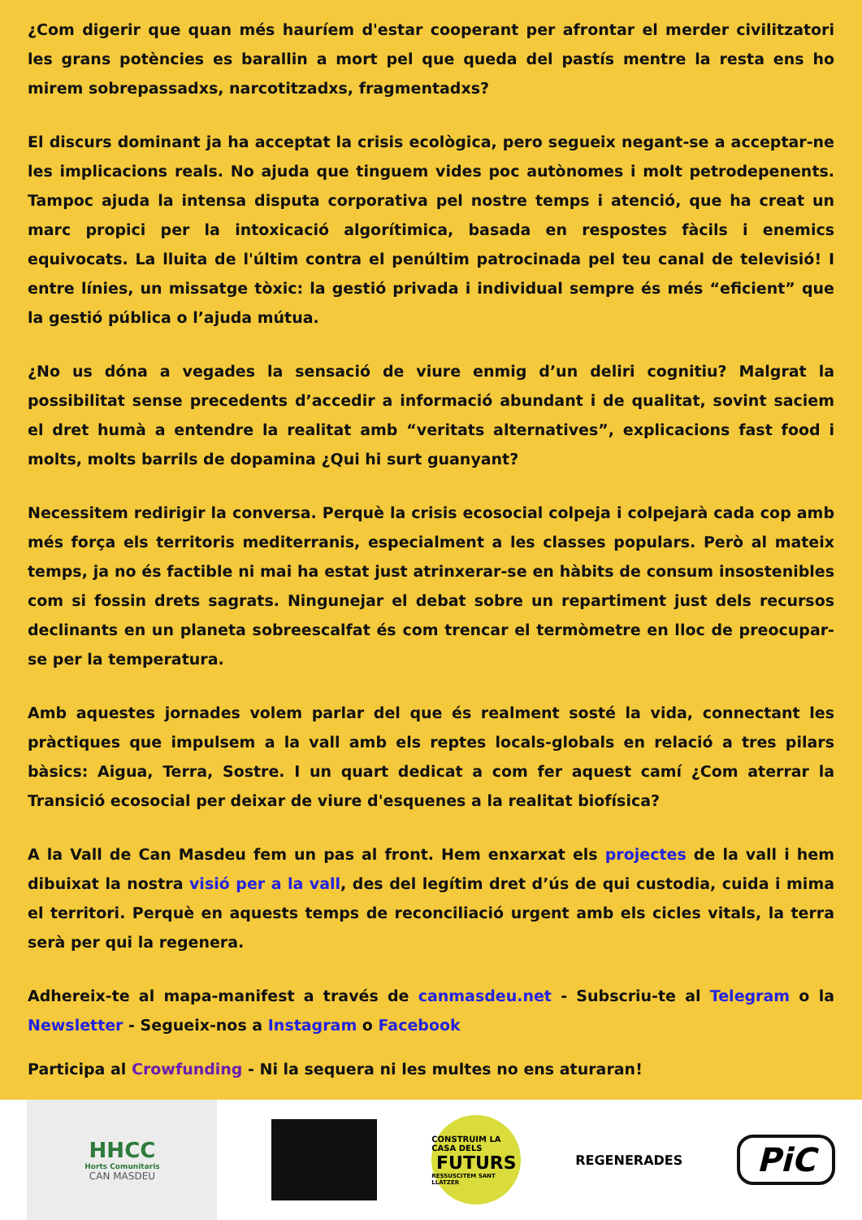¿Com digerir que quan més hauríem d'estar cooperant per afrontar el merder civilitzatori les grans potències es barallin a mort pel que queda del pastís mentre la resta ens ho mirem sobrepassadxs, narcotitzadxs, fragmentadxs?
El discurs dominant ja ha acceptat la crisis ecològica, pero segueix negant-se a acceptar-ne les implicacions reals. No ajuda que tinguem vides poc autònomes i molt petrodepenents. Tampoc ajuda la intensa disputa corporativa pel nostre temps i atenció, que ha creat un marc propici per la intoxicació algorítimica, basada en respostes fàcils i enemics equivocats. La lluita de l'últim contra el penúltim patrocinada pel teu canal de televisió! I entre línies, un missatge tòxic: la gestió privada i individual sempre és més “eficient” que la gestió pública o l’ajuda mútua.
¿No us dóna a vegades la sensació de viure enmig d’un deliri cognitiu? Malgrat la possibilitat sense precedents d’accedir a informació abundant i de qualitat, sovint saciem el dret humà a entendre la realitat amb “veritats alternatives”, explicacions fast food i molts, molts barrils de dopamina ¿Qui hi surt guanyant?
Necessitem redirigir la conversa. Perquè la crisis ecosocial colpeja i colpejarà cada cop amb més força els territoris mediterranis, especialment a les classes populars. Però al mateix temps, ja no és factible ni mai ha estat just atrinxerar-se en hàbits de consum insostenibles com si fossin drets sagrats. Ningunejar el debat sobre un repartiment just dels recursos declinants en un planeta sobreescalfat és com trencar el termòmetre en lloc de preocupar-se per la temperatura.
Amb aquestes jornades volem parlar del que és realment sosté la vida, connectant les pràctiques que impulsem a la vall amb els reptes locals-globals en relació a tres pilars bàsics: Aigua, Terra, Sostre. I un quart dedicat a com fer aquest camí ¿Com aterrar la Transició ecosocial per deixar de viure d'esquenes a la realitat biofísica?
A la Vall de Can Masdeu fem un pas al front. Hem enxarxat els projectes de la vall i hem dibuixat la nostra visió per a la vall, des del legítim dret d’ús de qui custodia, cuida i mima el territori. Perquè en aquests temps de reconciliació urgent amb els cicles vitals, la terra serà per qui la regenera.
Adhereix-te al mapa-manifest a través de canmasdeu.net - Subscriu-te al Telegram o la Newsletter - Segueix-nos a Instagram o Facebook
Participa al Crowfunding - Ni la sequera ni les multes no ens aturaran!
HHCC
Horts Comunitaris
CAN MASDEU
CONSTRUIM LA CASA DELS
FUTURS
RESSUSCITEM SANT LLÀTZER
REGENERADES
PiC